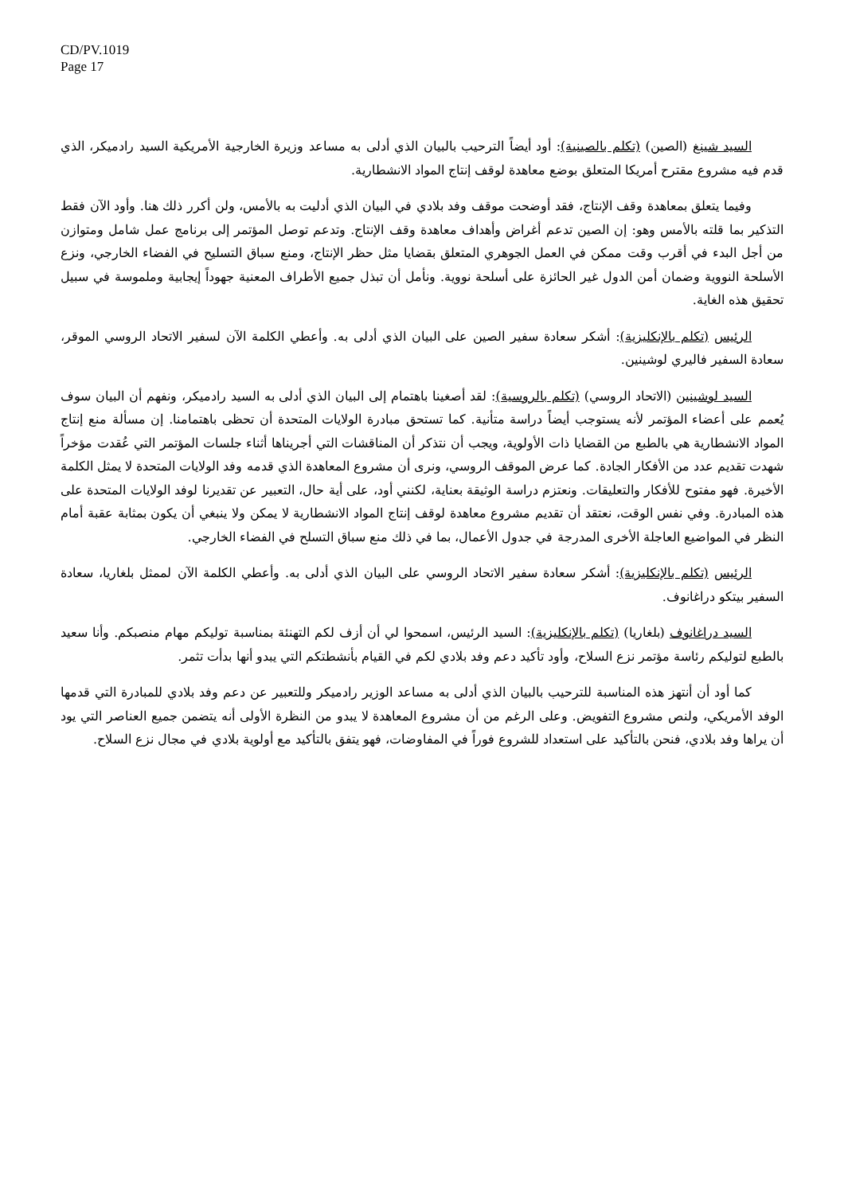CD/PV.1019
Page 17
السيد شينغ (الصين) (تكلم بالصينية): أود أيضاً الترحيب بالبيان الذي أدلى به مساعد وزيرة الخارجية الأمريكية السيد رادميكر، الذي قدم فيه مشروع مقترح أمريكا المتعلق بوضع معاهدة لوقف إنتاج المواد الانشطارية.
وفيما يتعلق بمعاهدة وقف الإنتاج، فقد أوضحت موقف وفد بلادي في البيان الذي أدليت به بالأمس، ولن أكرر ذلك هنا. وأود الآن فقط التذكير بما قلته بالأمس وهو: إن الصين تدعم أغراض وأهداف معاهدة وقف الإنتاج. وتدعم توصل المؤتمر إلى برنامج عمل شامل ومتوازن من أجل البدء في أقرب وقت ممكن في العمل الجوهري المتعلق بقضايا مثل حظر الإنتاج، ومنع سباق التسليح في الفضاء الخارجي، ونزع الأسلحة النووية وضمان أمن الدول غير الحائزة على أسلحة نووية. ونأمل أن تبذل جميع الأطراف المعنية جهوداً إيجابية وملموسة في سبيل تحقيق هذه الغاية.
الرئيس (تكلم بالإنكليزية): أشكر سعادة سفير الصين على البيان الذي أدلى به. وأعطي الكلمة الآن لسفير الاتحاد الروسي الموقر، سعادة السفير فاليري لوشينين.
السيد لوشينين (الاتحاد الروسي) (تكلم بالروسية): لقد أصغينا باهتمام إلى البيان الذي أدلى به السيد رادميكر، ونفهم أن البيان سوف يُعمم على أعضاء المؤتمر لأنه يستوجب أيضاً دراسة متأنية. كما تستحق مبادرة الولايات المتحدة أن تحظى باهتمامنا. إن مسألة منع إنتاج المواد الانشطارية هي بالطبع من القضايا ذات الأولوية، ويجب أن نتذكر أن المناقشات التي أجريناها أثناء جلسات المؤتمر التي عُقدت مؤخراً شهدت تقديم عدد من الأفكار الجادة. كما عرض الموقف الروسي، ونرى أن مشروع المعاهدة الذي قدمه وفد الولايات المتحدة لا يمثل الكلمة الأخيرة. فهو مفتوح للأفكار والتعليقات. ونعتزم دراسة الوثيقة بعناية، لكنني أود، على أية حال، التعبير عن تقديرنا لوفد الولايات المتحدة على هذه المبادرة. وفي نفس الوقت، نعتقد أن تقديم مشروع معاهدة لوقف إنتاج المواد الانشطارية لا يمكن ولا ينبغي أن يكون بمثابة عقبة أمام النظر في المواضيع العاجلة الأخرى المدرجة في جدول الأعمال، بما في ذلك منع سباق التسلح في الفضاء الخارجي.
الرئيس (تكلم بالإنكليزية): أشكر سعادة سفير الاتحاد الروسي على البيان الذي أدلى به. وأعطي الكلمة الآن لممثل بلغاريا، سعادة السفير بيتكو دراغانوف.
السيد دراغانوف (بلغاريا) (تكلم بالإنكليزية): السيد الرئيس، اسمحوا لي أن أزف لكم التهنئة بمناسبة توليكم مهام منصبكم. وأنا سعيد بالطبع لتوليكم رئاسة مؤتمر نزع السلاح، وأود تأكيد دعم وفد بلادي لكم في القيام بأنشطتكم التي يبدو أنها بدأت تثمر.
كما أود أن أنتهز هذه المناسبة للترحيب بالبيان الذي أدلى به مساعد الوزير رادميكر وللتعبير عن دعم وفد بلادي للمبادرة التي قدمها الوفد الأمريكي، ولنص مشروع التفويض. وعلى الرغم من أن مشروع المعاهدة لا يبدو من النظرة الأولى أنه يتضمن جميع العناصر التي يود أن يراها وفد بلادي، فنحن بالتأكيد على استعداد للشروع فوراً في المفاوضات، فهو يتفق بالتأكيد مع أولوية بلادي في مجال نزع السلاح.